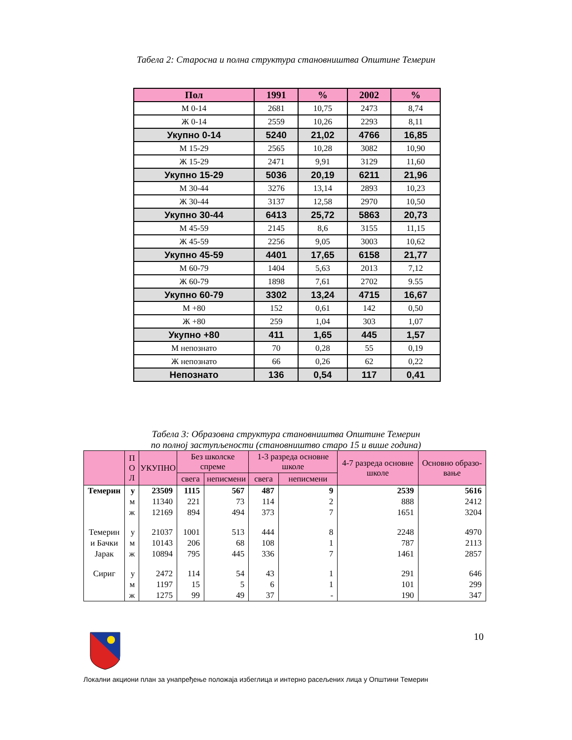Табела 2: Старосна и полна структура становништва Општине Темерин
| Пол | 1991 | % | 2002 | % |
| --- | --- | --- | --- | --- |
| М 0-14 | 2681 | 10,75 | 2473 | 8,74 |
| Ж 0-14 | 2559 | 10,26 | 2293 | 8,11 |
| Укупно 0-14 | 5240 | 21,02 | 4766 | 16,85 |
| М 15-29 | 2565 | 10,28 | 3082 | 10,90 |
| Ж 15-29 | 2471 | 9,91 | 3129 | 11,60 |
| Укупно 15-29 | 5036 | 20,19 | 6211 | 21,96 |
| М 30-44 | 3276 | 13,14 | 2893 | 10,23 |
| Ж 30-44 | 3137 | 12,58 | 2970 | 10,50 |
| Укупно 30-44 | 6413 | 25,72 | 5863 | 20,73 |
| М 45-59 | 2145 | 8,6 | 3155 | 11,15 |
| Ж 45-59 | 2256 | 9,05 | 3003 | 10,62 |
| Укупно 45-59 | 4401 | 17,65 | 6158 | 21,77 |
| М 60-79 | 1404 | 5,63 | 2013 | 7,12 |
| Ж 60-79 | 1898 | 7,61 | 2702 | 9.55 |
| Укупно 60-79 | 3302 | 13,24 | 4715 | 16,67 |
| М +80 | 152 | 0,61 | 142 | 0,50 |
| Ж +80 | 259 | 1,04 | 303 | 1,07 |
| Укупно +80 | 411 | 1,65 | 445 | 1,57 |
| М непознато | 70 | 0,28 | 55 | 0,19 |
| Ж непознато | 66 | 0,26 | 62 | 0,22 |
| Непознато | 136 | 0,54 | 117 | 0,41 |
Табела 3: Образовна структура становништва Општине Темерин
по полној заступљености (становништво старо 15 и више година)
| | П О Л | УКУПНО | Без школске спреме | | 1-3 разреда основне школе | | 4-7 разреда основне школе | Основно образо-вање |
| --- | --- | --- | --- | --- | --- | --- | --- | --- |
| | | | свега | неписмени | свега | неписмени | | |
| Темерин | у | 23509 | 1115 | 567 | 487 | 9 | 2539 | 5616 |
| | м | 11340 | 221 | 73 | 114 | 2 | 888 | 2412 |
| | ж | 12169 | 894 | 494 | 373 | 7 | 1651 | 3204 |
| Темерин | у | 21037 | 1001 | 513 | 444 | 8 | 2248 | 4970 |
| и Бачки | м | 10143 | 206 | 68 | 108 | 1 | 787 | 2113 |
| Јарак | ж | 10894 | 795 | 445 | 336 | 7 | 1461 | 2857 |
| Сириг | у | 2472 | 114 | 54 | 43 | 1 | 291 | 646 |
| | м | 1197 | 15 | 5 | 6 | 1 | 101 | 299 |
| | ж | 1275 | 99 | 49 | 37 | - | 190 | 347 |
10
Локални акциони план за унапређење положаја избеглица и интерно расељених лица у Општини Темерин